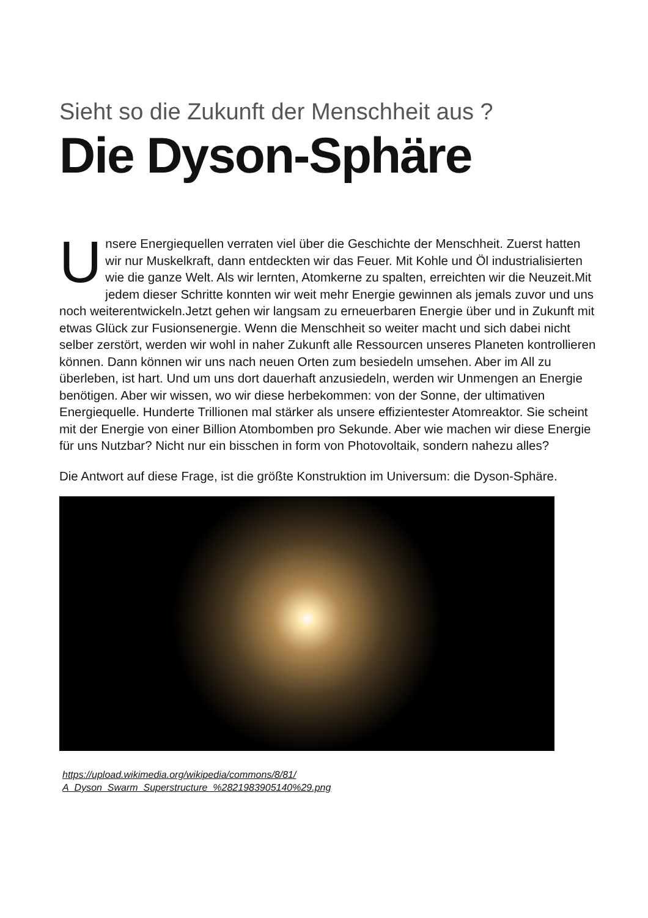Sieht so die Zukunft der Menschheit aus ?
Die Dyson-Sphäre
Unsere Energiequellen verraten viel über die Geschichte der Menschheit. Zuerst hatten wir nur Muskelkraft, dann entdeckten wir das Feuer. Mit Kohle und Öl industrialisierten wie die ganze Welt. Als wir lernten, Atomkerne zu spalten, erreichten wir die Neuzeit.Mit jedem dieser Schritte konnten wir weit mehr Energie gewinnen als jemals zuvor und uns noch weiterentwickeln.Jetzt gehen wir langsam zu erneuerbaren Energie über und in Zukunft mit etwas Glück zur Fusionsenergie. Wenn die Menschheit so weiter macht und sich dabei nicht selber zerstört, werden wir wohl in naher Zukunft alle Ressourcen unseres Planeten kontrollieren können. Dann können wir uns nach neuen Orten zum besiedeln umsehen. Aber im All zu überleben, ist hart. Und um uns dort dauerhaft anzusiedeln, werden wir Unmengen an Energie benötigen. Aber wir wissen, wo wir diese herbekommen: von der Sonne, der ultimativen Energiequelle. Hunderte Trillionen mal stärker als unsere effizientester Atomreaktor. Sie scheint mit der Energie von einer Billion Atombomben pro Sekunde. Aber wie machen wir diese Energie für uns Nutzbar? Nicht nur ein bisschen in form von Photovoltaik, sondern nahezu alles?
Die Antwort auf diese Frage, ist die größte Konstruktion im Universum: die Dyson-Sphäre.
https://upload.wikimedia.org/wikipedia/commons/8/81/
A_Dyson_Swarm_Superstructure_%2821983905140%29.png